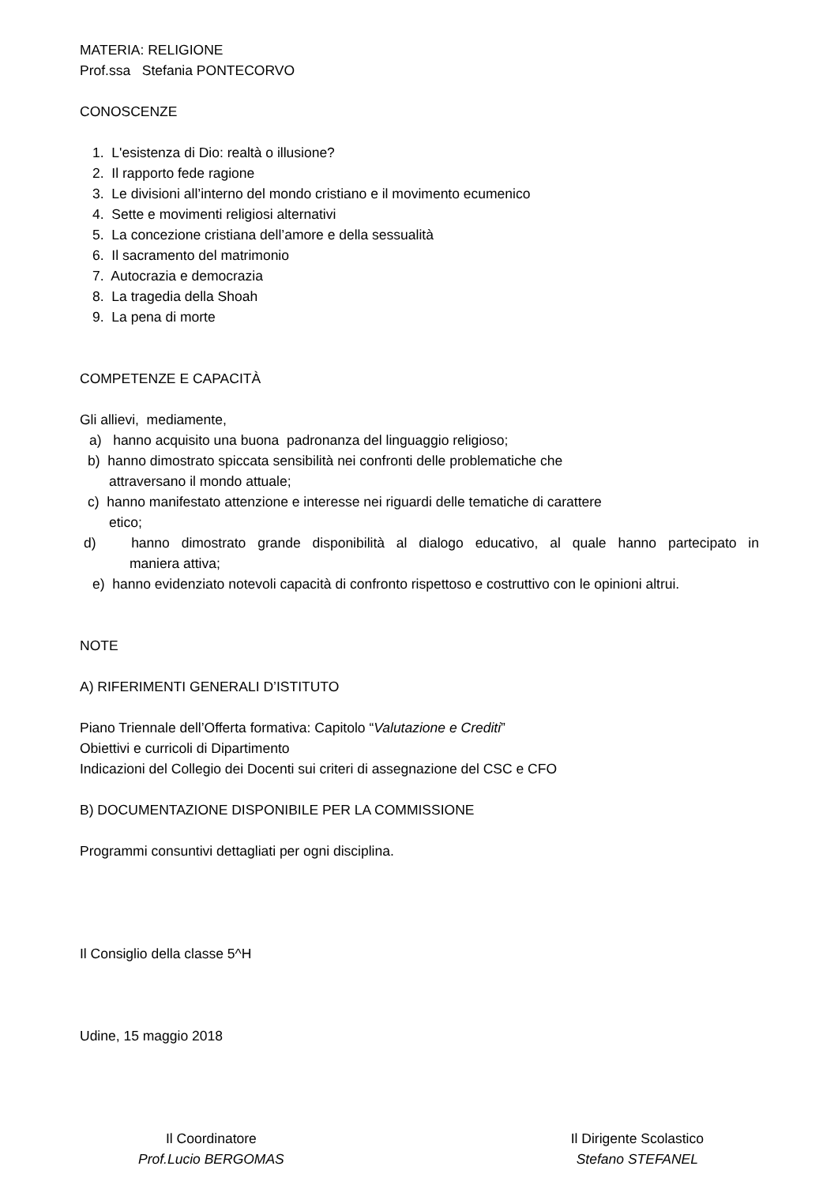MATERIA: RELIGIONE
Prof.ssa Stefania PONTECORVO
CONOSCENZE
1. L'esistenza di Dio: realtà o illusione?
2. Il rapporto fede ragione
3. Le divisioni all’interno del mondo cristiano e il movimento ecumenico
4. Sette e movimenti religiosi alternativi
5. La concezione cristiana dell’amore e della sessualità
6. Il sacramento del matrimonio
7. Autocrazia e democrazia
8. La tragedia della Shoah
9. La pena di morte
COMPETENZE E CAPACITÀ
Gli allievi, mediamente,
a) hanno acquisito una buona padronanza del linguaggio religioso;
b) hanno dimostrato spiccata sensibilità nei confronti delle problematiche che
attraversano il mondo attuale;
c) hanno manifestato attenzione e interesse nei riguardi delle tematiche di carattere
etico;
d) hanno dimostrato grande disponibilità al dialogo educativo, al quale hanno partecipato in
maniera attiva;
e) hanno evidenziato notevoli capacità di confronto rispettoso e costruttivo con le opinioni altrui.
NOTE
A) RIFERIMENTI GENERALI D’ISTITUTO
Piano Triennale dell’Offerta formativa: Capitolo “Valutazione e Crediti”
Obiettivi e curricoli di Dipartimento
Indicazioni del Collegio dei Docenti sui criteri di assegnazione del CSC e CFO
B) DOCUMENTAZIONE DISPONIBILE PER LA COMMISSIONE
Programmi consuntivi dettagliati per ogni disciplina.
Il Consiglio della classe 5^H
Udine, 15 maggio 2018
Il Coordinatore
Prof.Lucio BERGOMAS
Il Dirigente Scolastico
Stefano STEFANEL